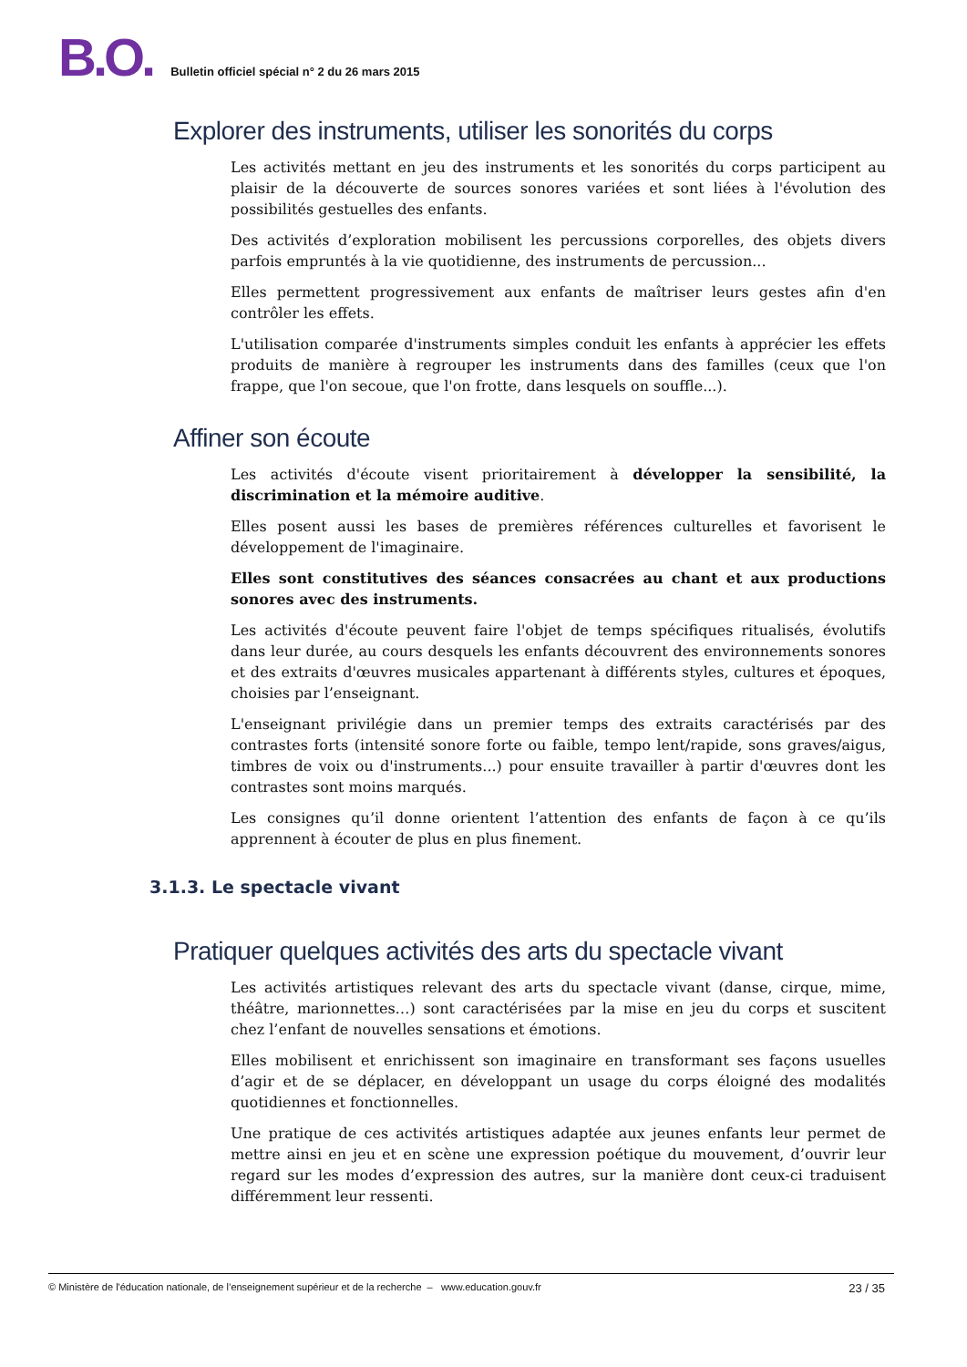B.O.
Bulletin officiel spécial n° 2 du 26 mars 2015
Explorer des instruments, utiliser les sonorités du corps
Les activités mettant en jeu des instruments et les sonorités du corps participent au plaisir de la découverte de sources sonores variées et sont liées à l'évolution des possibilités gestuelles des enfants.
Des activités d’exploration mobilisent les percussions corporelles, des objets divers parfois empruntés à la vie quotidienne, des instruments de percussion...
Elles permettent progressivement aux enfants de maîtriser leurs gestes afin d'en contrôler les effets.
L'utilisation comparée d'instruments simples conduit les enfants à apprécier les effets produits de manière à regrouper les instruments dans des familles (ceux que l'on frappe, que l'on secoue, que l'on frotte, dans lesquels on souffle...).
Affiner son écoute
Les activités d'écoute visent prioritairement à développer la sensibilité, la discrimination et la mémoire auditive.
Elles posent aussi les bases de premières références culturelles et favorisent le développement de l'imaginaire.
Elles sont constitutives des séances consacrées au chant et aux productions sonores avec des instruments.
Les activités d'écoute peuvent faire l'objet de temps spécifiques ritualisés, évolutifs dans leur durée, au cours desquels les enfants découvrent des environnements sonores et des extraits d'œuvres musicales appartenant à différents styles, cultures et époques, choisies par l’enseignant.
L'enseignant privilégie dans un premier temps des extraits caractérisés par des contrastes forts (intensité sonore forte ou faible, tempo lent/rapide, sons graves/aigus, timbres de voix ou d'instruments...) pour ensuite travailler à partir d'œuvres dont les contrastes sont moins marqués.
Les consignes qu’il donne orientent l’attention des enfants de façon à ce qu’ils apprennent à écouter de plus en plus finement.
3.1.3. Le spectacle vivant
Pratiquer quelques activités des arts du spectacle vivant
Les activités artistiques relevant des arts du spectacle vivant (danse, cirque, mime, théâtre, marionnettes…) sont caractérisées par la mise en jeu du corps et suscitent chez l’enfant de nouvelles sensations et émotions.
Elles mobilisent et enrichissent son imaginaire en transformant ses façons usuelles d’agir et de se déplacer, en développant un usage du corps éloigné des modalités quotidiennes et fonctionnelles.
Une pratique de ces activités artistiques adaptée aux jeunes enfants leur permet de mettre ainsi en jeu et en scène une expression poétique du mouvement, d’ouvrir leur regard sur les modes d’expression des autres, sur la manière dont ceux-ci traduisent différemment leur ressenti.
© Ministère de l'éducation nationale, de l’enseignement supérieur et de la recherche – www.education.gouv.fr 23 / 35